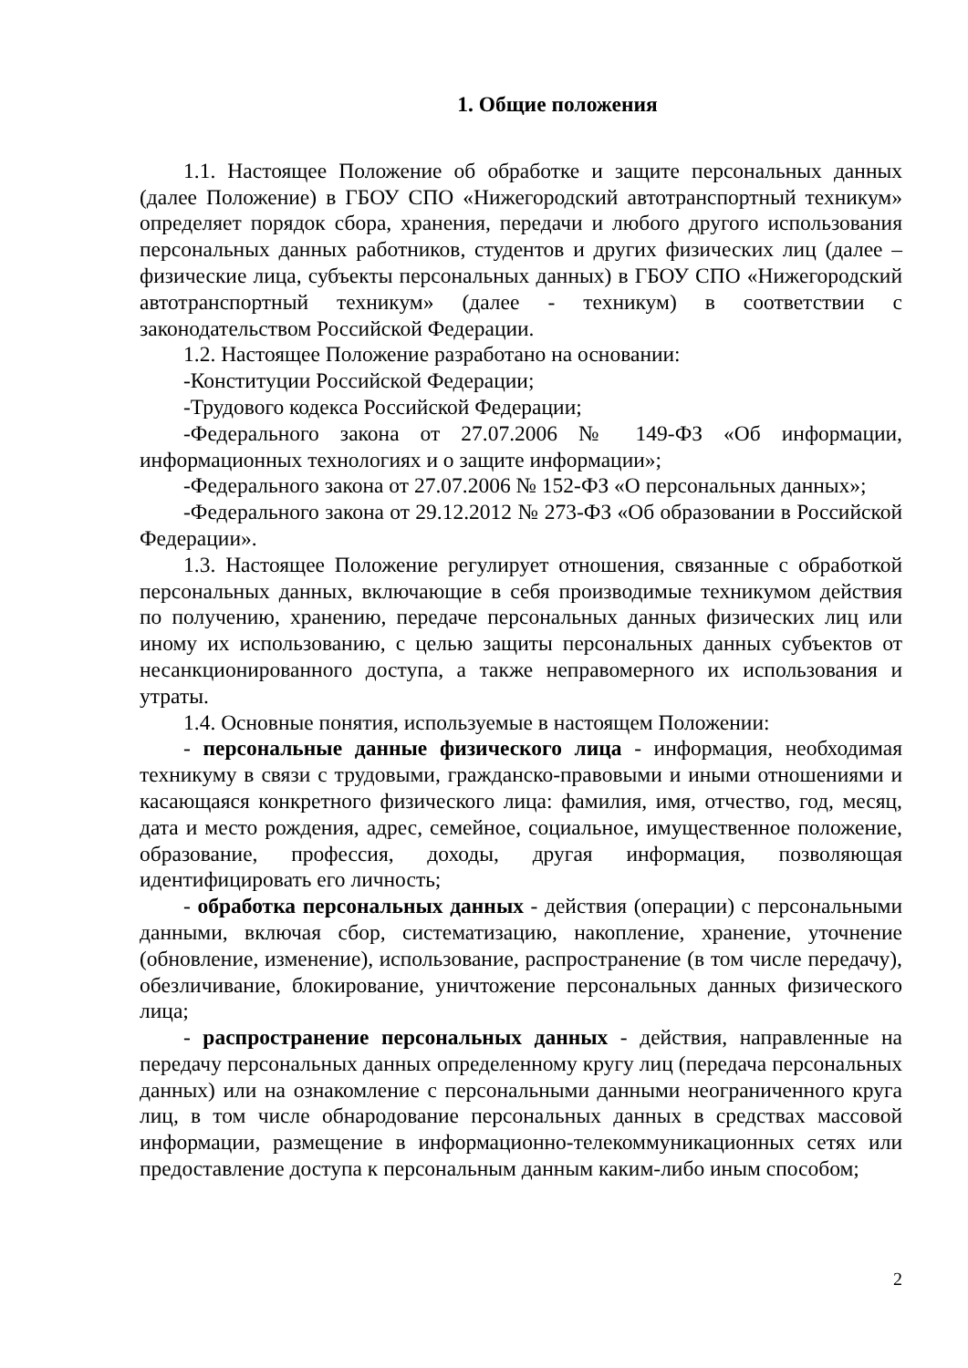1. Общие положения
1.1. Настоящее Положение об обработке и защите персональных данных (далее Положение) в ГБОУ СПО «Нижегородский автотранспортный техникум» определяет порядок сбора, хранения, передачи и любого другого использования персональных данных работников, студентов и других физических лиц (далее – физические лица, субъекты персональных данных) в ГБОУ СПО «Нижегородский автотранспортный техникум» (далее - техникум) в соответствии с законодательством Российской Федерации.
1.2. Настоящее Положение разработано на основании:
-Конституции Российской Федерации;
-Трудового кодекса Российской Федерации;
-Федерального закона от 27.07.2006 № 149-ФЗ «Об информации, информационных технологиях и о защите информации»;
-Федерального закона от 27.07.2006 № 152-ФЗ «О персональных данных»;
-Федерального закона от 29.12.2012 № 273-ФЗ «Об образовании в Российской Федерации».
1.3. Настоящее Положение регулирует отношения, связанные с обработкой персональных данных, включающие в себя производимые техникумом действия по получению, хранению, передаче персональных данных физических лиц или иному их использованию, с целью защиты персональных данных субъектов от несанкционированного доступа, а также неправомерного их использования и утраты.
1.4. Основные понятия, используемые в настоящем Положении:
- персональные данные физического лица - информация, необходимая техникуму в связи с трудовыми, гражданско-правовыми и иными отношениями и касающаяся конкретного физического лица: фамилия, имя, отчество, год, месяц, дата и место рождения, адрес, семейное, социальное, имущественное положение, образование, профессия, доходы, другая информация, позволяющая идентифицировать его личность;
- обработка персональных данных - действия (операции) с персональными данными, включая сбор, систематизацию, накопление, хранение, уточнение (обновление, изменение), использование, распространение (в том числе передачу), обезличивание, блокирование, уничтожение персональных данных физического лица;
- распространение персональных данных - действия, направленные на передачу персональных данных определенному кругу лиц (передача персональных данных) или на ознакомление с персональными данными неограниченного круга лиц, в том числе обнародование персональных данных в средствах массовой информации, размещение в информационно-телекоммуникационных сетях или предоставление доступа к персональным данным каким-либо иным способом;
2